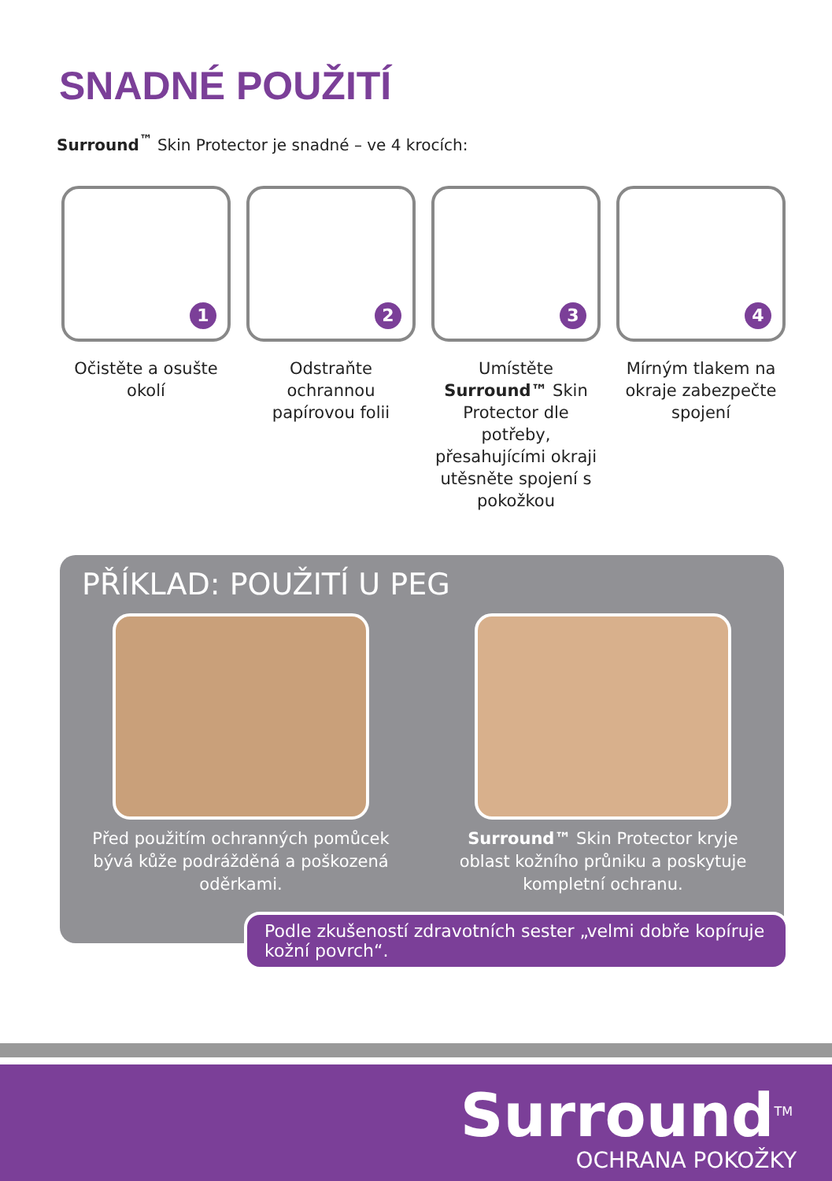SNADNÉ POUŽITÍ
Surround<sup>™</sup> Skin Protector je snadné – ve 4 krocích:
1
Očistěte a osušte okolí
2
Odstraňte ochrannou papírovou folii
3
Umístěte Surround™ Skin Protector dle potřeby, přesahujícími okraji utěsněte spojení s pokožkou
4
Mírným tlakem na okraje zabezpečte spojení
PŘÍKLAD: POUŽITÍ U PEG
Před použitím ochranných pomůcek bývá kůže podrážděná a poškozená oděrkami.
Surround™ Skin Protector kryje oblast kožního průniku a poskytuje kompletní ochranu.
Podle zkušeností zdravotních sester „velmi dobře kopíruje kožní povrch“.
Surround<sup>TM</sup>
OCHRANA POKOŽKY